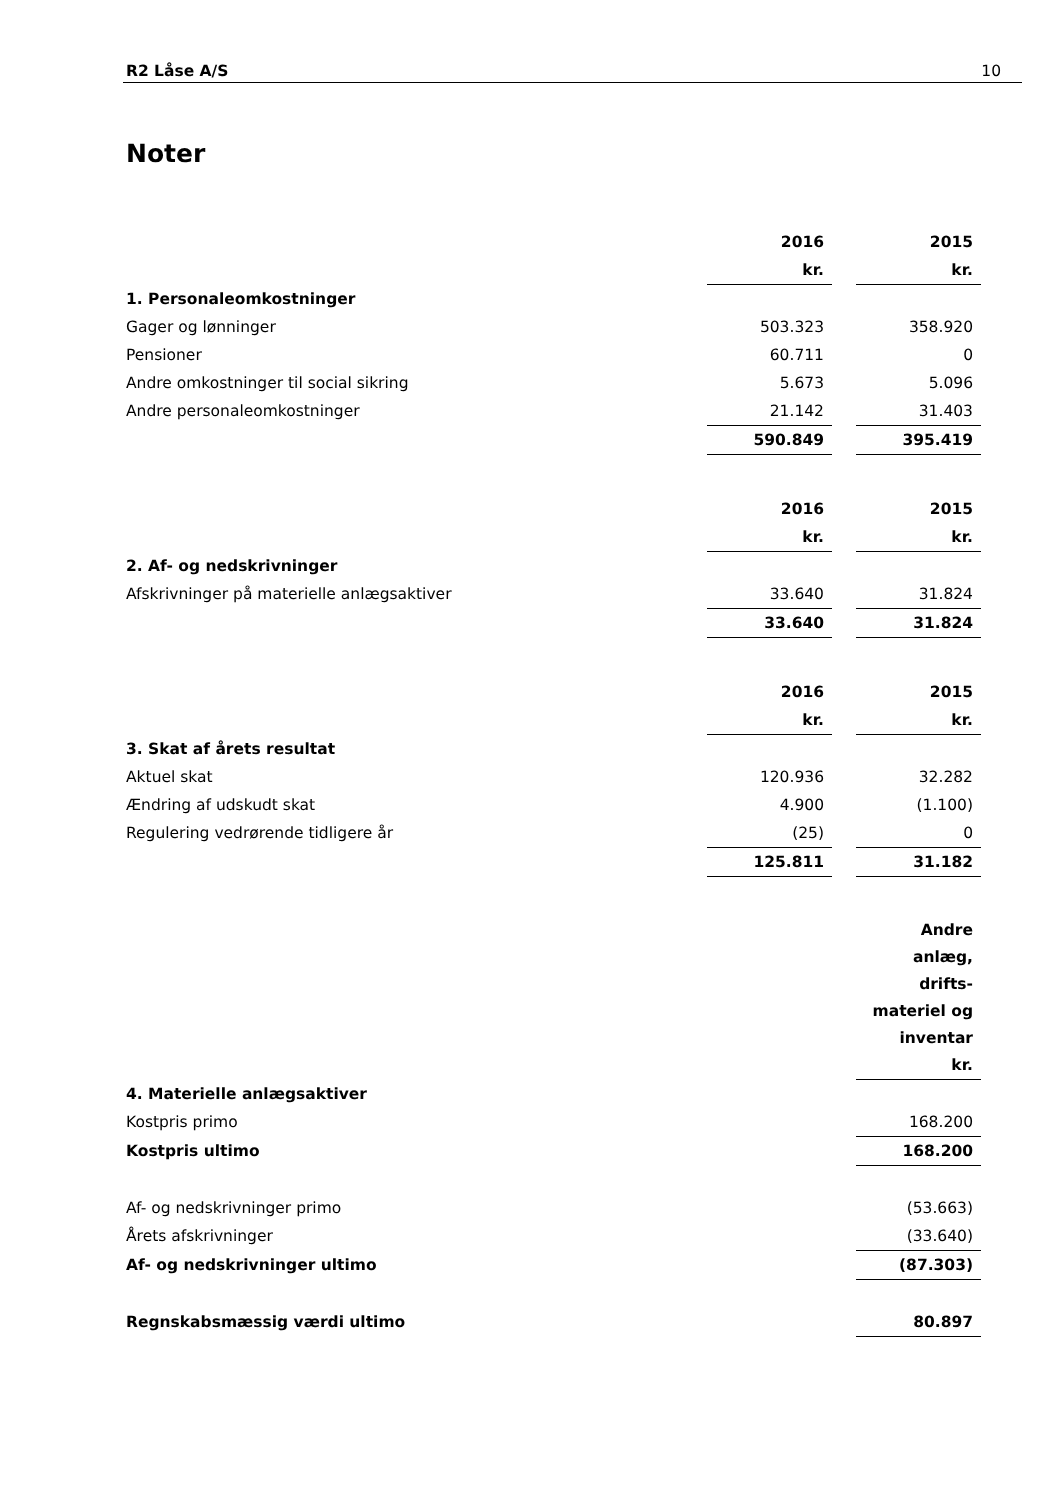R2 Låse A/S 10
Noter
| | 2016 | | 2015 |
| | kr. | | kr. |
| 1. Personaleomkostninger | | | |
| Gager og lønninger | 503.323 | | 358.920 |
| Pensioner | 60.711 | | 0 |
| Andre omkostninger til social sikring | 5.673 | | 5.096 |
| Andre personaleomkostninger | 21.142 | | 31.403 |
| | 590.849 | | 395.419 |
| | 2016 | | 2015 |
| | kr. | | kr. |
| 2. Af- og nedskrivninger | | | |
| Afskrivninger på materielle anlægsaktiver | 33.640 | | 31.824 |
| | 33.640 | | 31.824 |
| | 2016 | | 2015 |
| | kr. | | kr. |
| 3. Skat af årets resultat | | | |
| Aktuel skat | 120.936 | | 32.282 |
| Ændring af udskudt skat | 4.900 | | (1.100) |
| Regulering vedrørende tidligere år | (25) | | 0 |
| | 125.811 | | 31.182 |
| | Andre anlæg, drifts- materiel og inventar kr. |
| --- | --- |
| 4. Materielle anlægsaktiver | |
| Kostpris primo | 168.200 |
| Kostpris ultimo | 168.200 |
| Af- og nedskrivninger primo | (53.663) |
| Årets afskrivninger | (33.640) |
| Af- og nedskrivninger ultimo | (87.303) |
| Regnskabsmæssig værdi ultimo | 80.897 |